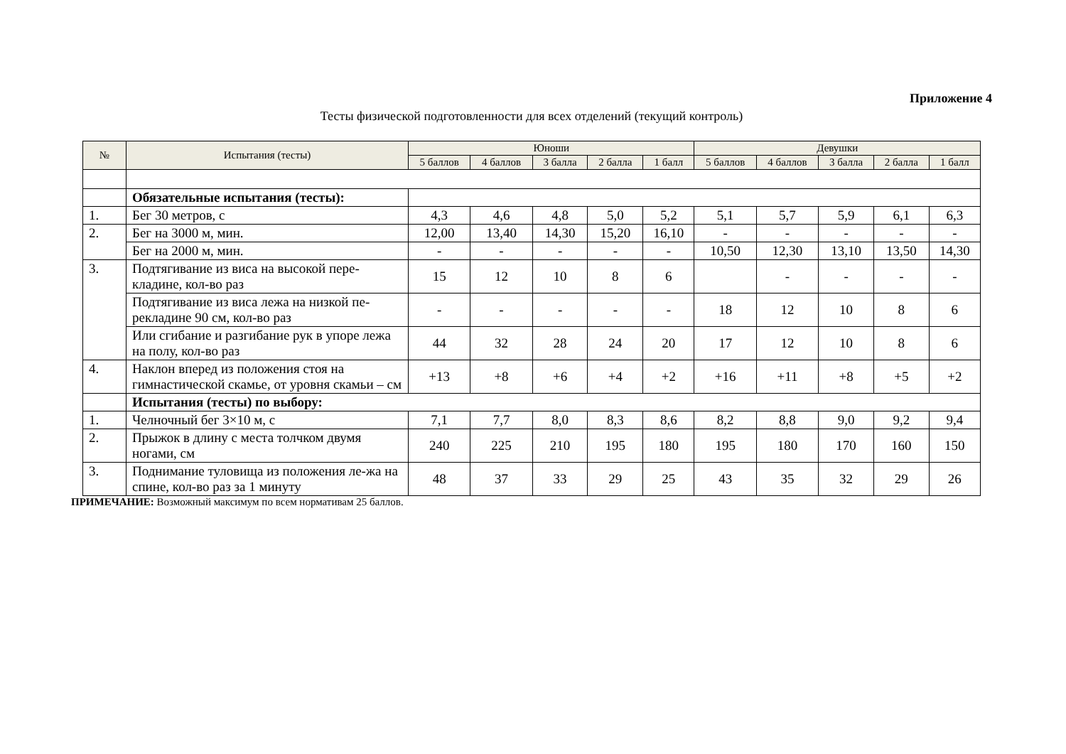Приложение 4
Тесты физической подготовленности для всех отделений (текущий контроль)
| № | Испытания (тесты) | Юноши | | | | | Девушки | | | | |
| --- | --- | --- | --- | --- | --- | --- | --- | --- | --- | --- | --- |
| | | 5 баллов | 4 баллов | 3 балла | 2 балла | 1 балл | 5 баллов | 4 баллов | 3 балла | 2 балла | 1 балл |
| | Обязательные испытания (тесты): | | | | | | | | | | |
| 1. | Бег 30 метров, с | 4,3 | 4,6 | 4,8 | 5,0 | 5,2 | 5,1 | 5,7 | 5,9 | 6,1 | 6,3 |
| 2. | Бег на 3000 м, мин. | 12,00 | 13,40 | 14,30 | 15,20 | 16,10 | - | - | - | - | - |
| | Бег на 2000 м, мин. | - | - | - | - | - | 10,50 | 12,30 | 13,10 | 13,50 | 14,30 |
| 3. | Подтягивание из виса на высокой пере-кладине, кол-во раз | 15 | 12 | 10 | 8 | 6 | | - | - | - | - |
| | Подтягивание из виса лежа на низкой пе-рекладине 90 см, кол-во раз | - | - | - | - | - | 18 | 12 | 10 | 8 | 6 |
| | Или сгибание и разгибание рук в упоре лежа на полу, кол-во раз | 44 | 32 | 28 | 24 | 20 | 17 | 12 | 10 | 8 | 6 |
| 4. | Наклон вперед из положения стоя на гимнастической скамье, от уровня скамьи – см | +13 | +8 | +6 | +4 | +2 | +16 | +11 | +8 | +5 | +2 |
| | Испытания (тесты) по выбору: | | | | | | | | | | |
| 1. | Челночный бег 3×10 м, с | 7,1 | 7,7 | 8,0 | 8,3 | 8,6 | 8,2 | 8,8 | 9,0 | 9,2 | 9,4 |
| 2. | Прыжок в длину с места толчком двумя ногами, см | 240 | 225 | 210 | 195 | 180 | 195 | 180 | 170 | 160 | 150 |
| 3. | Поднимание туловища из положения ле-жа на спине, кол-во раз за 1 минуту | 48 | 37 | 33 | 29 | 25 | 43 | 35 | 32 | 29 | 26 |
ПРИМЕЧАНИЕ: Возможный максимум по всем нормативам 25 баллов.